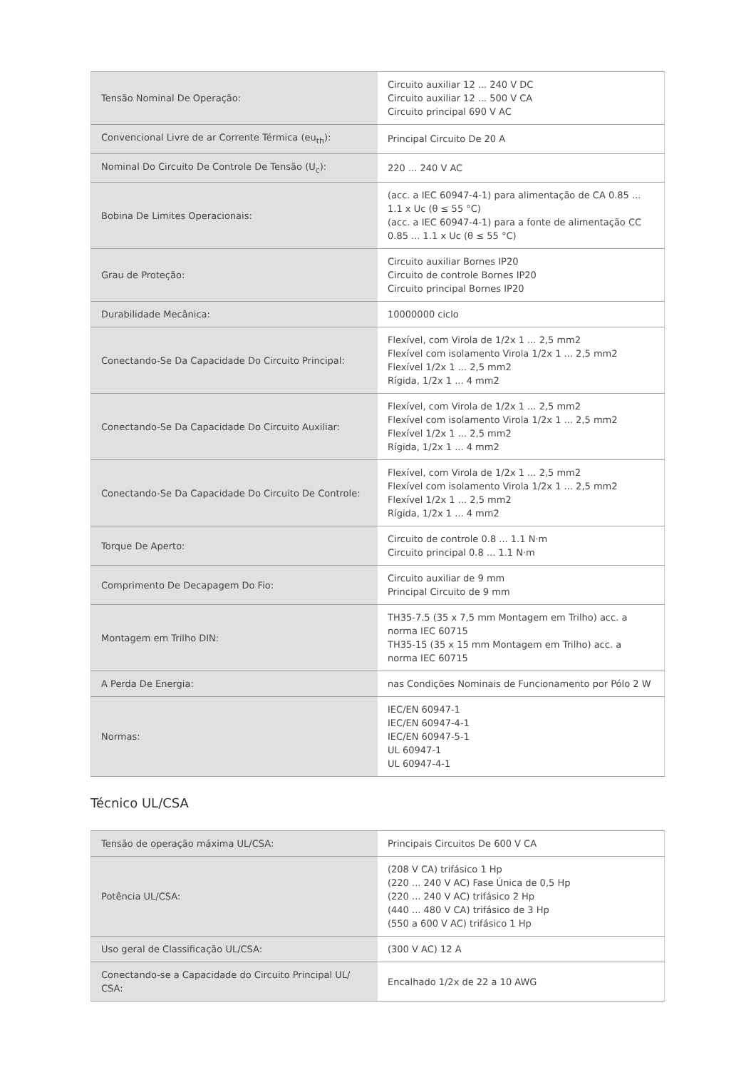| Tensão Nominal De Operação: | Circuito auxiliar 12 ... 240 V DC Circuito auxiliar 12 ... 500 V CA Circuito principal 690 V AC |
| Convencional Livre de ar Corrente Térmica (eu<sub>th</sub>): | Principal Circuito De 20 A |
| Nominal Do Circuito De Controle De Tensão (U<sub>c</sub>): | 220 ... 240 V AC |
| Bobina De Limites Operacionais: | (acc. a IEC 60947-4-1) para alimentação de CA 0.85 ... 1.1 x Uc (θ ≤ 55 °C) (acc. a IEC 60947-4-1) para a fonte de alimentação CC 0.85 ... 1.1 x Uc (θ ≤ 55 °C) |
| Grau de Proteção: | Circuito auxiliar Bornes IP20 Circuito de controle Bornes IP20 Circuito principal Bornes IP20 |
| Durabilidade Mecânica: | 10000000 ciclo |
| Conectando-Se Da Capacidade Do Circuito Principal: | Flexível, com Virola de 1/2x 1 ... 2,5 mm2 Flexível com isolamento Virola 1/2x 1 ... 2,5 mm2 Flexível 1/2x 1 ... 2,5 mm2 Rígida, 1/2x 1 ... 4 mm2 |
| Conectando-Se Da Capacidade Do Circuito Auxiliar: | Flexível, com Virola de 1/2x 1 ... 2,5 mm2 Flexível com isolamento Virola 1/2x 1 ... 2,5 mm2 Flexível 1/2x 1 ... 2,5 mm2 Rígida, 1/2x 1 ... 4 mm2 |
| Conectando-Se Da Capacidade Do Circuito De Controle: | Flexível, com Virola de 1/2x 1 ... 2,5 mm2 Flexível com isolamento Virola 1/2x 1 ... 2,5 mm2 Flexível 1/2x 1 ... 2,5 mm2 Rígida, 1/2x 1 ... 4 mm2 |
| Torque De Aperto: | Circuito de controle 0.8 ... 1.1 N·m Circuito principal 0.8 ... 1.1 N·m |
| Comprimento De Decapagem Do Fio: | Circuito auxiliar de 9 mm Principal Circuito de 9 mm |
| Montagem em Trilho DIN: | TH35-7.5 (35 x 7,5 mm Montagem em Trilho) acc. a norma IEC 60715 TH35-15 (35 x 15 mm Montagem em Trilho) acc. a norma IEC 60715 |
| A Perda De Energia: | nas Condições Nominais de Funcionamento por Pólo 2 W |
| Normas: | IEC/EN 60947-1 IEC/EN 60947-4-1 IEC/EN 60947-5-1 UL 60947-1 UL 60947-4-1 |
Técnico UL/CSA
| Tensão de operação máxima UL/CSA: | Principais Circuitos De 600 V CA |
| Potência UL/CSA: | (208 V CA) trifásico 1 Hp (220 ... 240 V AC) Fase Única de 0,5 Hp (220 ... 240 V AC) trifásico 2 Hp (440 ... 480 V CA) trifásico de 3 Hp (550 a 600 V AC) trifásico 1 Hp |
| Uso geral de Classificação UL/CSA: | (300 V AC) 12 A |
| Conectando-se a Capacidade do Circuito Principal UL/ CSA: | Encalhado 1/2x de 22 a 10 AWG |